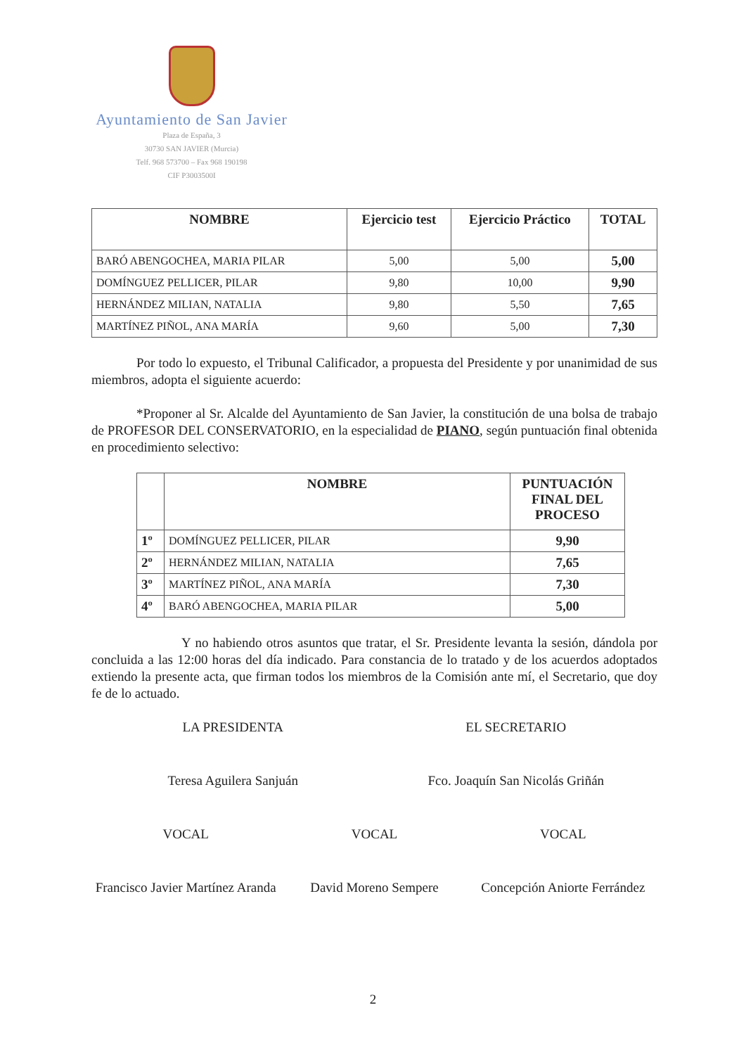Ayuntamiento de San Javier
Plaza de España, 3
30730 SAN JAVIER (Murcia)
Telf. 968 573700 – Fax 968 190198
CIF P3003500I
| NOMBRE | Ejercicio test | Ejercicio Práctico | TOTAL |
| --- | --- | --- | --- |
| BARÓ ABENGOCHEA, MARIA PILAR | 5,00 | 5,00 | 5,00 |
| DOMÍNGUEZ PELLICER, PILAR | 9,80 | 10,00 | 9,90 |
| HERNÁNDEZ MILIAN, NATALIA | 9,80 | 5,50 | 7,65 |
| MARTÍNEZ PIÑOL, ANA MARÍA | 9,60 | 5,00 | 7,30 |
Por todo lo expuesto, el Tribunal Calificador, a propuesta del Presidente y por unanimidad de sus miembros, adopta el siguiente acuerdo:
*Proponer al Sr. Alcalde del Ayuntamiento de San Javier, la constitución de una bolsa de trabajo de PROFESOR DEL CONSERVATORIO, en la especialidad de PIANO, según puntuación final obtenida en procedimiento selectivo:
| | NOMBRE | PUNTUACIÓN FINAL DEL PROCESO |
| --- | --- | --- |
| 1º | DOMÍNGUEZ PELLICER, PILAR | 9,90 |
| 2º | HERNÁNDEZ MILIAN, NATALIA | 7,65 |
| 3º | MARTÍNEZ PIÑOL, ANA MARÍA | 7,30 |
| 4º | BARÓ ABENGOCHEA, MARIA PILAR | 5,00 |
Y no habiendo otros asuntos que tratar, el Sr. Presidente levanta la sesión, dándola por concluida a las 12:00 horas del día indicado. Para constancia de lo tratado y de los acuerdos adoptados extiendo la presente acta, que firman todos los miembros de la Comisión ante mí, el Secretario, que doy fe de lo actuado.
LA PRESIDENTA
Teresa Aguilera Sanjuán
EL SECRETARIO
Fco. Joaquín San Nicolás Griñán
VOCAL
Francisco Javier Martínez Aranda
VOCAL
David Moreno Sempere
VOCAL
Concepción Aniorte Ferrández
2